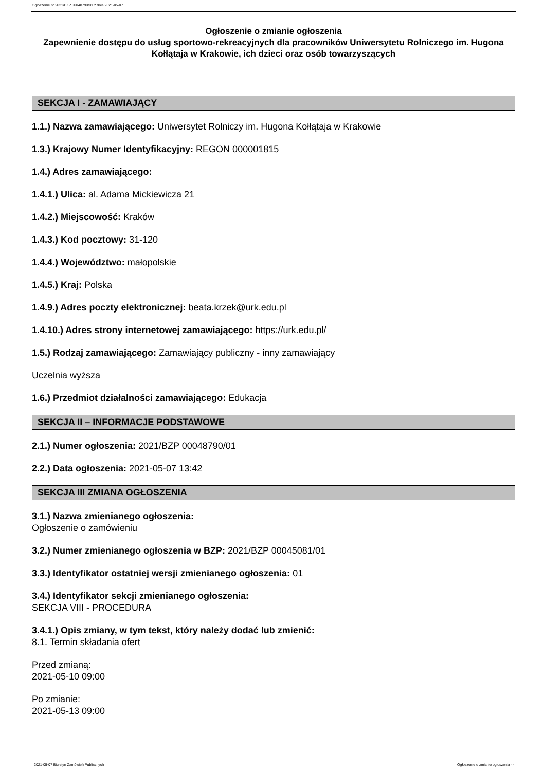Ogłoszenie nr 2021/BZP 00048790/01 z dnia 2021-05-07
Ogłoszenie o zmianie ogłoszenia
Zapewnienie dostępu do usług sportowo-rekreacyjnych dla pracowników Uniwersytetu Rolniczego im. Hugona Kołłątaja w Krakowie, ich dzieci oraz osób towarzyszących
SEKCJA I - ZAMAWIAJĄCY
1.1.) Nazwa zamawiającego: Uniwersytet Rolniczy im. Hugona Kołłątaja w Krakowie
1.3.) Krajowy Numer Identyfikacyjny: REGON 000001815
1.4.) Adres zamawiającego:
1.4.1.) Ulica: al. Adama Mickiewicza 21
1.4.2.) Miejscowość: Kraków
1.4.3.) Kod pocztowy: 31-120
1.4.4.) Województwo: małopolskie
1.4.5.) Kraj: Polska
1.4.9.) Adres poczty elektronicznej: beata.krzek@urk.edu.pl
1.4.10.) Adres strony internetowej zamawiającego: https://urk.edu.pl/
1.5.) Rodzaj zamawiającego: Zamawiający publiczny - inny zamawiający
Uczelnia wyższa
1.6.) Przedmiot działalności zamawiającego: Edukacja
SEKCJA II – INFORMACJE PODSTAWOWE
2.1.) Numer ogłoszenia: 2021/BZP 00048790/01
2.2.) Data ogłoszenia: 2021-05-07 13:42
SEKCJA III ZMIANA OGŁOSZENIA
3.1.) Nazwa zmienianego ogłoszenia:
Ogłoszenie o zamówieniu
3.2.) Numer zmienianego ogłoszenia w BZP: 2021/BZP 00045081/01
3.3.) Identyfikator ostatniej wersji zmienianego ogłoszenia: 01
3.4.) Identyfikator sekcji zmienianego ogłoszenia:
SEKCJA VIII - PROCEDURA
3.4.1.) Opis zmiany, w tym tekst, który należy dodać lub zmienić:
8.1. Termin składania ofert
Przed zmianą:
2021-05-10 09:00
Po zmianie:
2021-05-13 09:00
2021-05-07 Biuletyn Zamówień Publicznych Ogłoszenie o zmianie ogłoszenia - -